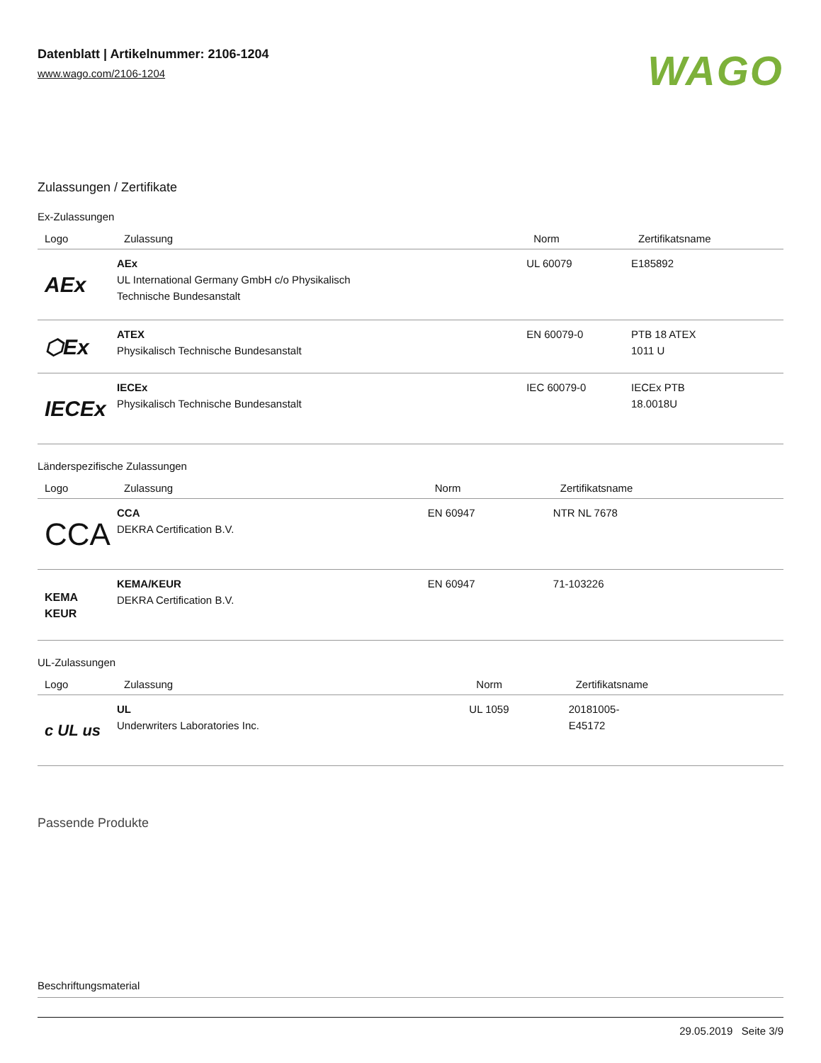Datenblatt | Artikelnummer: 2106-1204
www.wago.com/2106-1204
WAGO
Zulassungen / Zertifikate
Ex-Zulassungen
| Logo | Zulassung | Norm | Zertifikatsname |
| --- | --- | --- | --- |
| AEx | AEx UL International Germany GmbH c/o Physikalisch Technische Bundesanstalt | UL 60079 | E185892 |
| ⬡Ex | ATEX Physikalisch Technische Bundesanstalt | EN 60079-0 | PTB 18 ATEX 1011 U |
| IECEx | IECEx Physikalisch Technische Bundesanstalt | IEC 60079-0 | IECEx PTB 18.0018U |
Länderspezifische Zulassungen
| Logo | Zulassung | Norm | Zertifikatsname |
| --- | --- | --- | --- |
| CCA | CCA DEKRA Certification B.V. | EN 60947 | NTR NL 7678 |
| KEMA KEUR | KEMA/KEUR DEKRA Certification B.V. | EN 60947 | 71-103226 |
UL-Zulassungen
| Logo | Zulassung | Norm | Zertifikatsname |
| --- | --- | --- | --- |
| c UL us | UL Underwriters Laboratories Inc. | UL 1059 | 20181005- E45172 |
Passende Produkte
Beschriftungsmaterial
29.05.2019 Seite 3/9